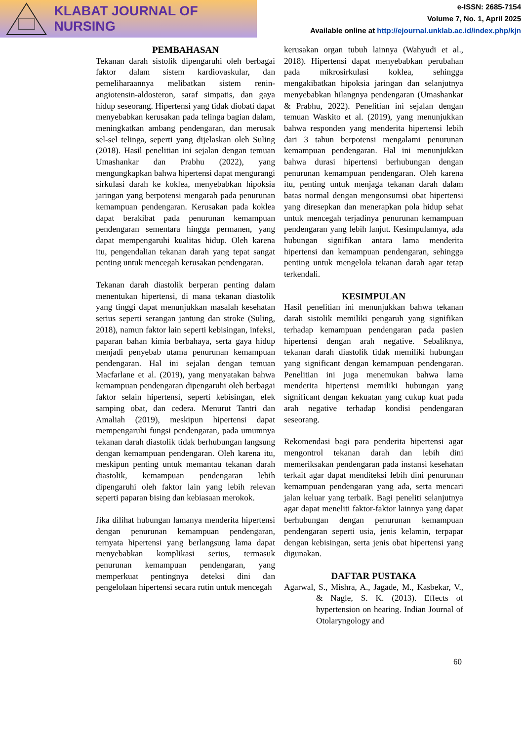KLABAT JOURNAL OF NURSING
e-ISSN: 2685-7154
Volume 7, No. 1, April 2025
Available online at http://ejournal.unklab.ac.id/index.php/kjn
PEMBAHASAN
Tekanan darah sistolik dipengaruhi oleh berbagai faktor dalam sistem kardiovaskular, dan pemeliharaannya melibatkan sistem renin-angiotensin-aldosteron, saraf simpatis, dan gaya hidup seseorang. Hipertensi yang tidak diobati dapat menyebabkan kerusakan pada telinga bagian dalam, meningkatkan ambang pendengaran, dan merusak sel-sel telinga, seperti yang dijelaskan oleh Suling (2018). Hasil penelitian ini sejalan dengan temuan Umashankar dan Prabhu (2022), yang mengungkapkan bahwa hipertensi dapat mengurangi sirkulasi darah ke koklea, menyebabkan hipoksia jaringan yang berpotensi mengarah pada penurunan kemampuan pendengaran. Kerusakan pada koklea dapat berakibat pada penurunan kemampuan pendengaran sementara hingga permanen, yang dapat mempengaruhi kualitas hidup. Oleh karena itu, pengendalian tekanan darah yang tepat sangat penting untuk mencegah kerusakan pendengaran.
Tekanan darah diastolik berperan penting dalam menentukan hipertensi, di mana tekanan diastolik yang tinggi dapat menunjukkan masalah kesehatan serius seperti serangan jantung dan stroke (Suling, 2018), namun faktor lain seperti kebisingan, infeksi, paparan bahan kimia berbahaya, serta gaya hidup menjadi penyebab utama penurunan kemampuan pendengaran. Hal ini sejalan dengan temuan Macfarlane et al. (2019), yang menyatakan bahwa kemampuan pendengaran dipengaruhi oleh berbagai faktor selain hipertensi, seperti kebisingan, efek samping obat, dan cedera. Menurut Tantri dan Amaliah (2019), meskipun hipertensi dapat mempengaruhi fungsi pendengaran, pada umumnya tekanan darah diastolik tidak berhubungan langsung dengan kemampuan pendengaran. Oleh karena itu, meskipun penting untuk memantau tekanan darah diastolik, kemampuan pendengaran lebih dipengaruhi oleh faktor lain yang lebih relevan seperti paparan bising dan kebiasaan merokok.
Jika dilihat hubungan lamanya menderita hipertensi dengan penurunan kemampuan pendengaran, ternyata hipertensi yang berlangsung lama dapat menyebabkan komplikasi serius, termasuk penurunan kemampuan pendengaran, yang memperkuat pentingnya deteksi dini dan pengelolaan hipertensi secara rutin untuk mencegah
kerusakan organ tubuh lainnya (Wahyudi et al., 2018). Hipertensi dapat menyebabkan perubahan pada mikrosirkulasi koklea, sehingga mengakibatkan hipoksia jaringan dan selanjutnya menyebabkan hilangnya pendengaran (Umashankar & Prabhu, 2022). Penelitian ini sejalan dengan temuan Waskito et al. (2019), yang menunjukkan bahwa responden yang menderita hipertensi lebih dari 3 tahun berpotensi mengalami penurunan kemampuan pendengaran. Hal ini menunjukkan bahwa durasi hipertensi berhubungan dengan penurunan kemampuan pendengaran. Oleh karena itu, penting untuk menjaga tekanan darah dalam batas normal dengan mengonsumsi obat hipertensi yang diresepkan dan menerapkan pola hidup sehat untuk mencegah terjadinya penurunan kemampuan pendengaran yang lebih lanjut. Kesimpulannya, ada hubungan signifikan antara lama menderita hipertensi dan kemampuan pendengaran, sehingga penting untuk mengelola tekanan darah agar tetap terkendali.
KESIMPULAN
Hasil penelitian ini menunjukkan bahwa tekanan darah sistolik memiliki pengaruh yang signifikan terhadap kemampuan pendengaran pada pasien hipertensi dengan arah negative. Sebaliknya, tekanan darah diastolik tidak memiliki hubungan yang significant dengan kemampuan pendengaran. Penelitian ini juga menemukan bahwa lama menderita hipertensi memiliki hubungan yang significant dengan kekuatan yang cukup kuat pada arah negative terhadap kondisi pendengaran seseorang.
Rekomendasi bagi para penderita hipertensi agar mengontrol tekanan darah dan lebih dini memeriksakan pendengaran pada instansi kesehatan terkait agar dapat menditeksi lebih dini penurunan kemampuan pendengaran yang ada, serta mencari jalan keluar yang terbaik. Bagi peneliti selanjutnya agar dapat meneliti faktor-faktor lainnya yang dapat berhubungan dengan penurunan kemampuan pendengaran seperti usia, jenis kelamin, terpapar dengan kebisingan, serta jenis obat hipertensi yang digunakan.
DAFTAR PUSTAKA
Agarwal, S., Mishra, A., Jagade, M., Kasbekar, V., & Nagle, S. K. (2013). Effects of hypertension on hearing. Indian Journal of Otolaryngology and
60